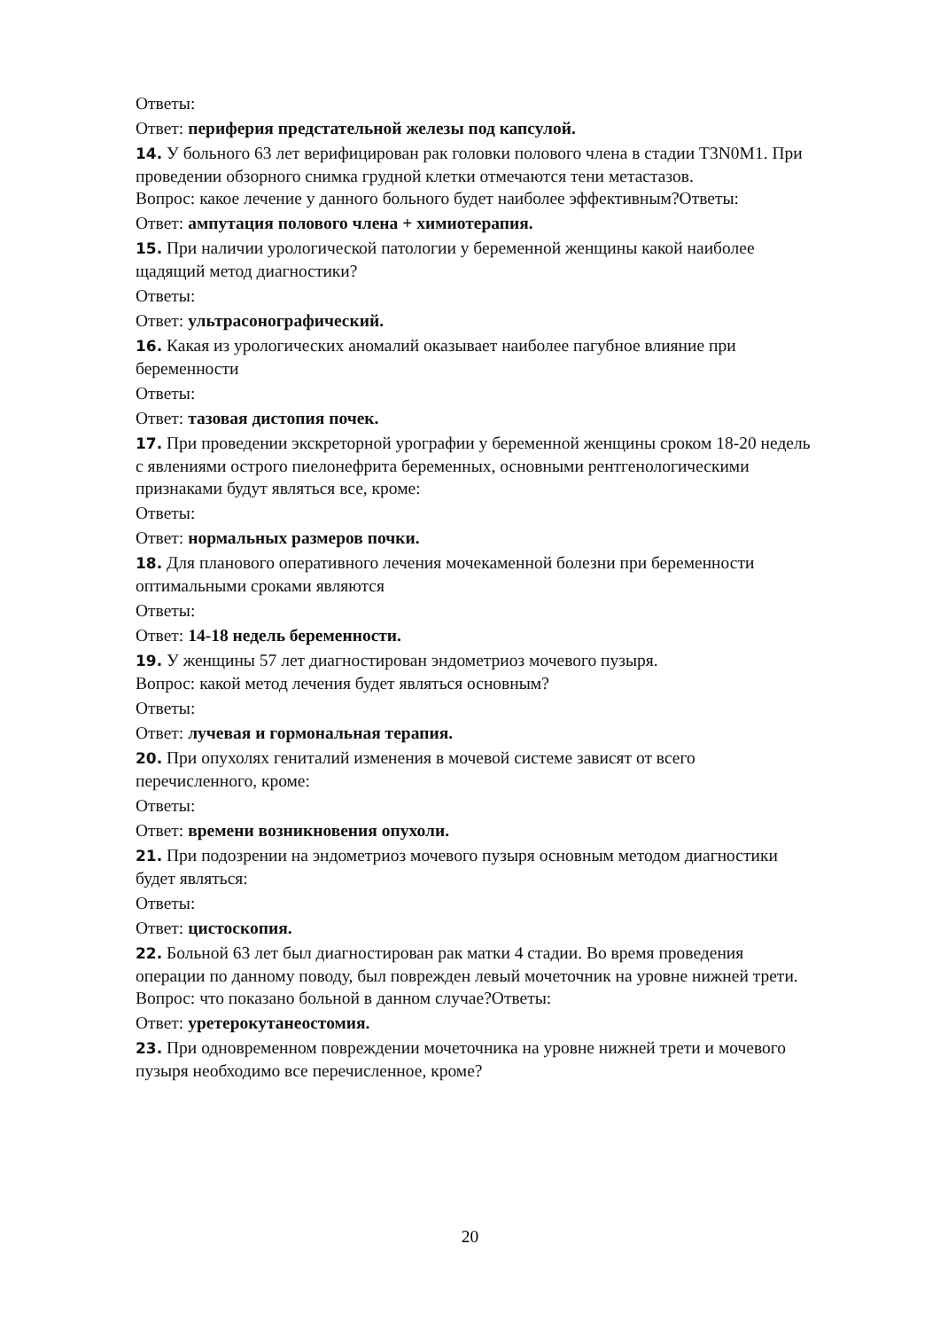Ответы:
Ответ: периферия предстательной железы под капсулой.
14. У больного 63 лет верифицирован рак головки полового члена в стадии T3N0M1. При проведении обзорного снимка грудной клетки отмечаются тени метастазов.
Вопрос: какое лечение у данного больного будет наиболее эффективным?Ответы:
Ответ: ампутация полового члена + химиотерапия.
15. При наличии урологической патологии у беременной женщины какой наиболее щадящий метод диагностики?
Ответы:
Ответ: ультрасонографический.
16. Какая из урологических аномалий оказывает наиболее пагубное влияние при беременности
Ответы:
Ответ: тазовая дистопия почек.
17. При проведении экскреторной урографии у беременной женщины сроком 18-20 недель с явлениями острого пиелонефрита беременных, основными рентгенологическими признаками будут являться все, кроме:
Ответы:
Ответ: нормальных размеров почки.
18. Для планового оперативного лечения мочекаменной болезни при беременности оптимальными сроками являются
Ответы:
Ответ: 14-18 недель беременности.
19. У женщины 57 лет диагностирован эндометриоз мочевого пузыря.
Вопрос: какой метод лечения будет являться основным?
Ответы:
Ответ: лучевая и гормональная терапия.
20. При опухолях гениталий изменения в мочевой системе зависят от всего перечисленного, кроме:
Ответы:
Ответ: времени возникновения опухоли.
21. При подозрении на эндометриоз мочевого пузыря основным методом диагностики будет являться:
Ответы:
Ответ: цистоскопия.
22. Больной 63 лет был диагностирован рак матки 4 стадии. Во время проведения операции по данному поводу, был поврежден левый мочеточник на уровне нижней трети.
Вопрос: что показано больной в данном случае?Ответы:
Ответ: уретерокутанеостомия.
23. При одновременном повреждении мочеточника на уровне нижней трети и мочевого пузыря необходимо все перечисленное, кроме?
20